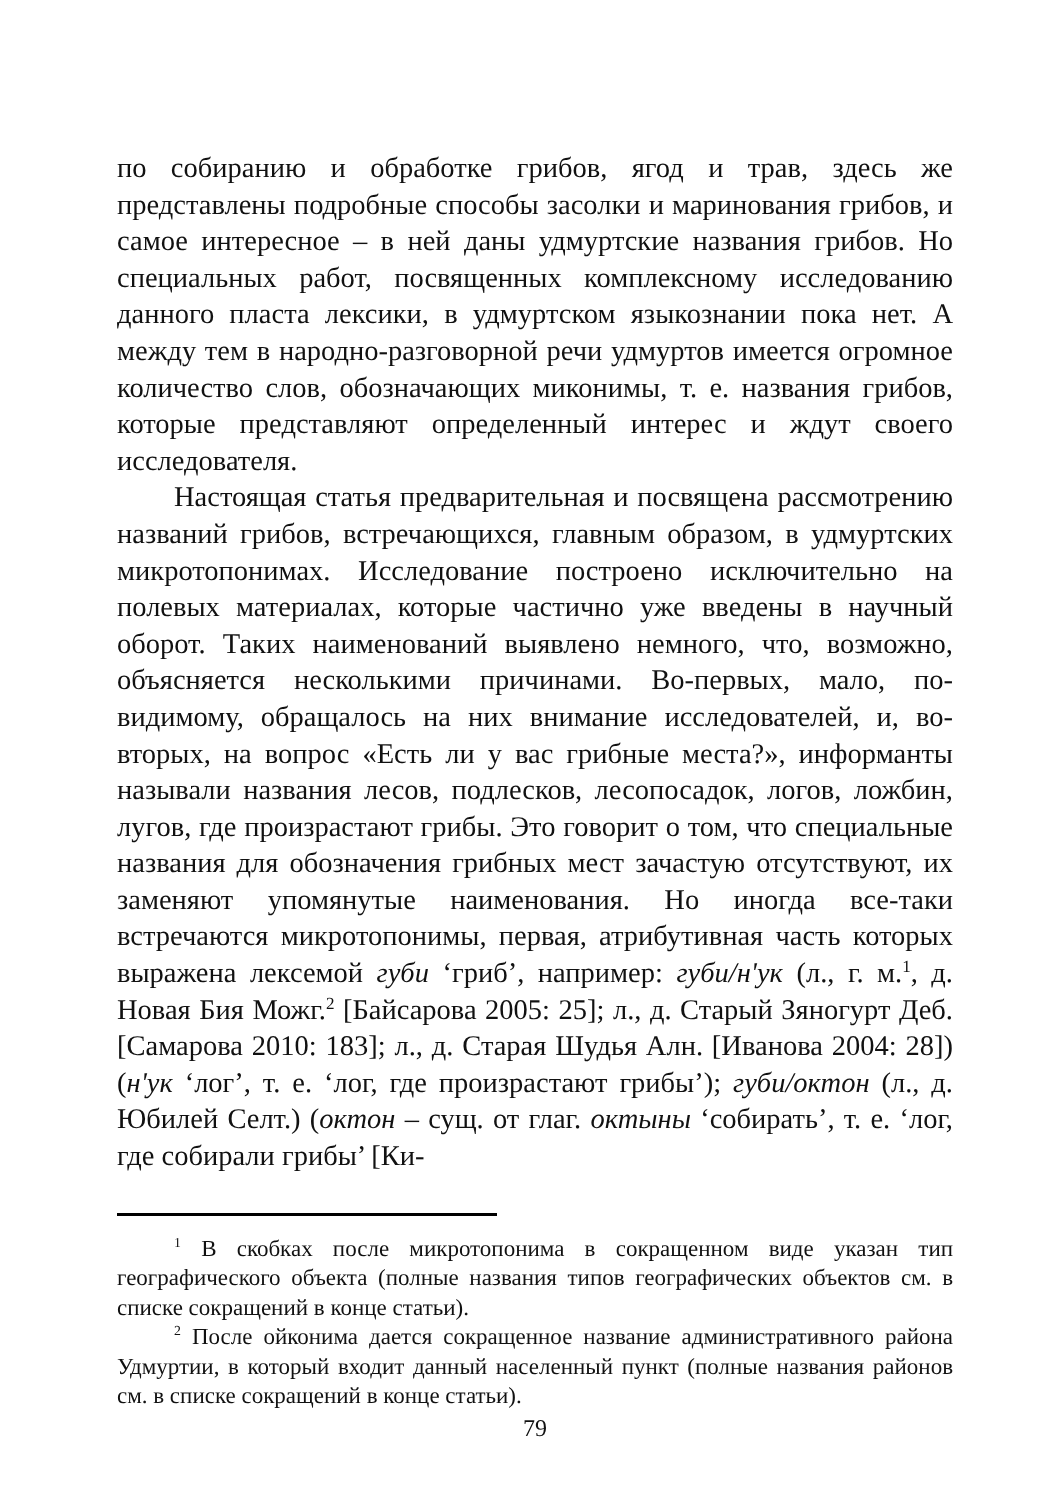по собиранию и обработке грибов, ягод и трав, здесь же представлены подробные способы засолки и маринования грибов, и самое интересное – в ней даны удмуртские названия грибов. Но специальных работ, посвященных комплексному исследованию данного пласта лексики, в удмуртском языкознании пока нет. А между тем в народно-разговорной речи удмуртов имеется огромное количество слов, обозначающих миконимы, т. е. названия грибов, которые представляют определенный интерес и ждут своего исследователя.
Настоящая статья предварительная и посвящена рассмотрению названий грибов, встречающихся, главным образом, в удмуртских микротопонимах. Исследование построено исключительно на полевых материалах, которые частично уже введены в научный оборот. Таких наименований выявлено немного, что, возможно, объясняется несколькими причинами. Во-первых, мало, по-видимому, обращалось на них внимание исследователей, и, во-вторых, на вопрос «Есть ли у вас грибные места?», информанты называли названия лесов, подлесков, лесопосадок, логов, ложбин, лугов, где произрастают грибы. Это говорит о том, что специальные названия для обозначения грибных мест зачастую отсутствуют, их заменяют упомянутые наименования. Но иногда все-таки встречаются микротопонимы, первая, атрибутивная часть которых выражена лексемой губи ‘гриб’, например: губи/н'ук (л., г. м.<sup>1</sup>, д. Новая Бия Можг.<sup>2</sup> [Байсарова 2005: 25]; л., д. Старый Зяногурт Деб. [Самарова 2010: 183]; л., д. Старая Шудья Алн. [Иванова 2004: 28]) (н'ук ‘лог’, т. е. ‘лог, где произрастают грибы’); губи/октон (л., д. Юбилей Селт.) (октон – сущ. от глаг. октыны ‘собирать’, т. е. ‘лог, где собирали грибы’ [Ки-
<sup>1</sup> В скобках после микротопонима в сокращенном виде указан тип географического объекта (полные названия типов географических объектов см. в списке сокращений в конце статьи).
<sup>2</sup> После ойконима дается сокращенное название административного района Удмуртии, в который входит данный населенный пункт (полные названия районов см. в списке сокращений в конце статьи).
79